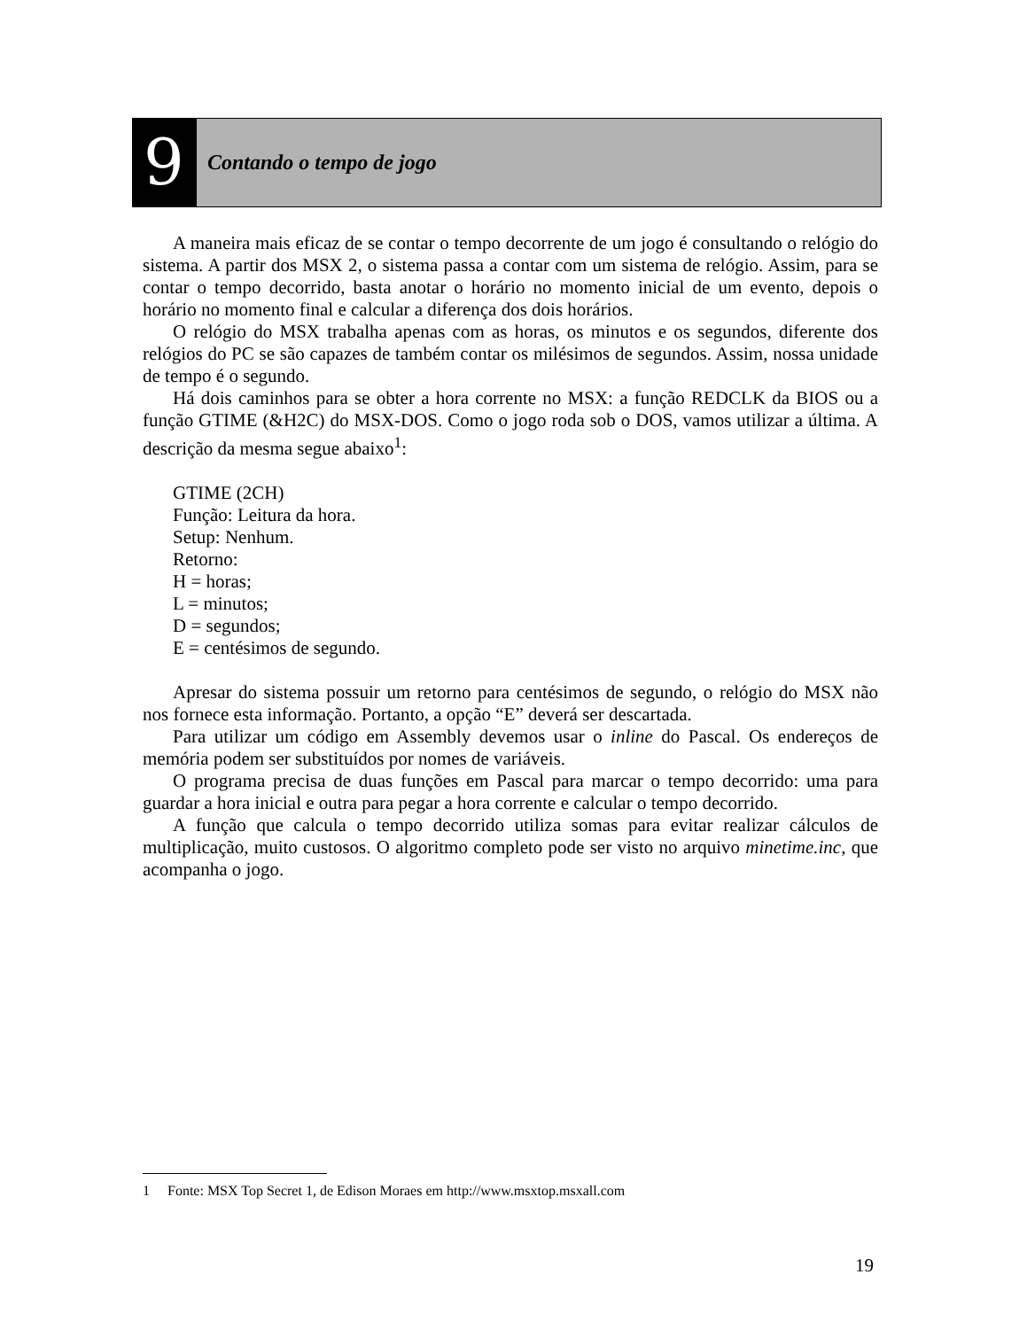9
Contando o tempo de jogo
A maneira mais eficaz de se contar o tempo decorrente de um jogo é consultando o relógio do sistema. A partir dos MSX 2, o sistema passa a contar com um sistema de relógio. Assim, para se contar o tempo decorrido, basta anotar o horário no momento inicial de um evento, depois o horário no momento final e calcular a diferença dos dois horários.
O relógio do MSX trabalha apenas com as horas, os minutos e os segundos, diferente dos relógios do PC se são capazes de também contar os milésimos de segundos. Assim, nossa unidade de tempo é o segundo.
Há dois caminhos para se obter a hora corrente no MSX: a função REDCLK da BIOS ou a função GTIME (&H2C) do MSX-DOS. Como o jogo roda sob o DOS, vamos utilizar a última. A descrição da mesma segue abaixo<sup>1</sup>:
GTIME (2CH)
Função: Leitura da hora.
Setup: Nenhum.
Retorno:
H = horas;
L = minutos;
D = segundos;
E = centésimos de segundo.
Apresar do sistema possuir um retorno para centésimos de segundo, o relógio do MSX não nos fornece esta informação. Portanto, a opção “E” deverá ser descartada.
Para utilizar um código em Assembly devemos usar o inline do Pascal. Os endereços de memória podem ser substituídos por nomes de variáveis.
O programa precisa de duas funções em Pascal para marcar o tempo decorrido: uma para guardar a hora inicial e outra para pegar a hora corrente e calcular o tempo decorrido.
A função que calcula o tempo decorrido utiliza somas para evitar realizar cálculos de multiplicação, muito custosos. O algoritmo completo pode ser visto no arquivo minetime.inc, que acompanha o jogo.
1 Fonte: MSX Top Secret 1, de Edison Moraes em http://www.msxtop.msxall.com
19